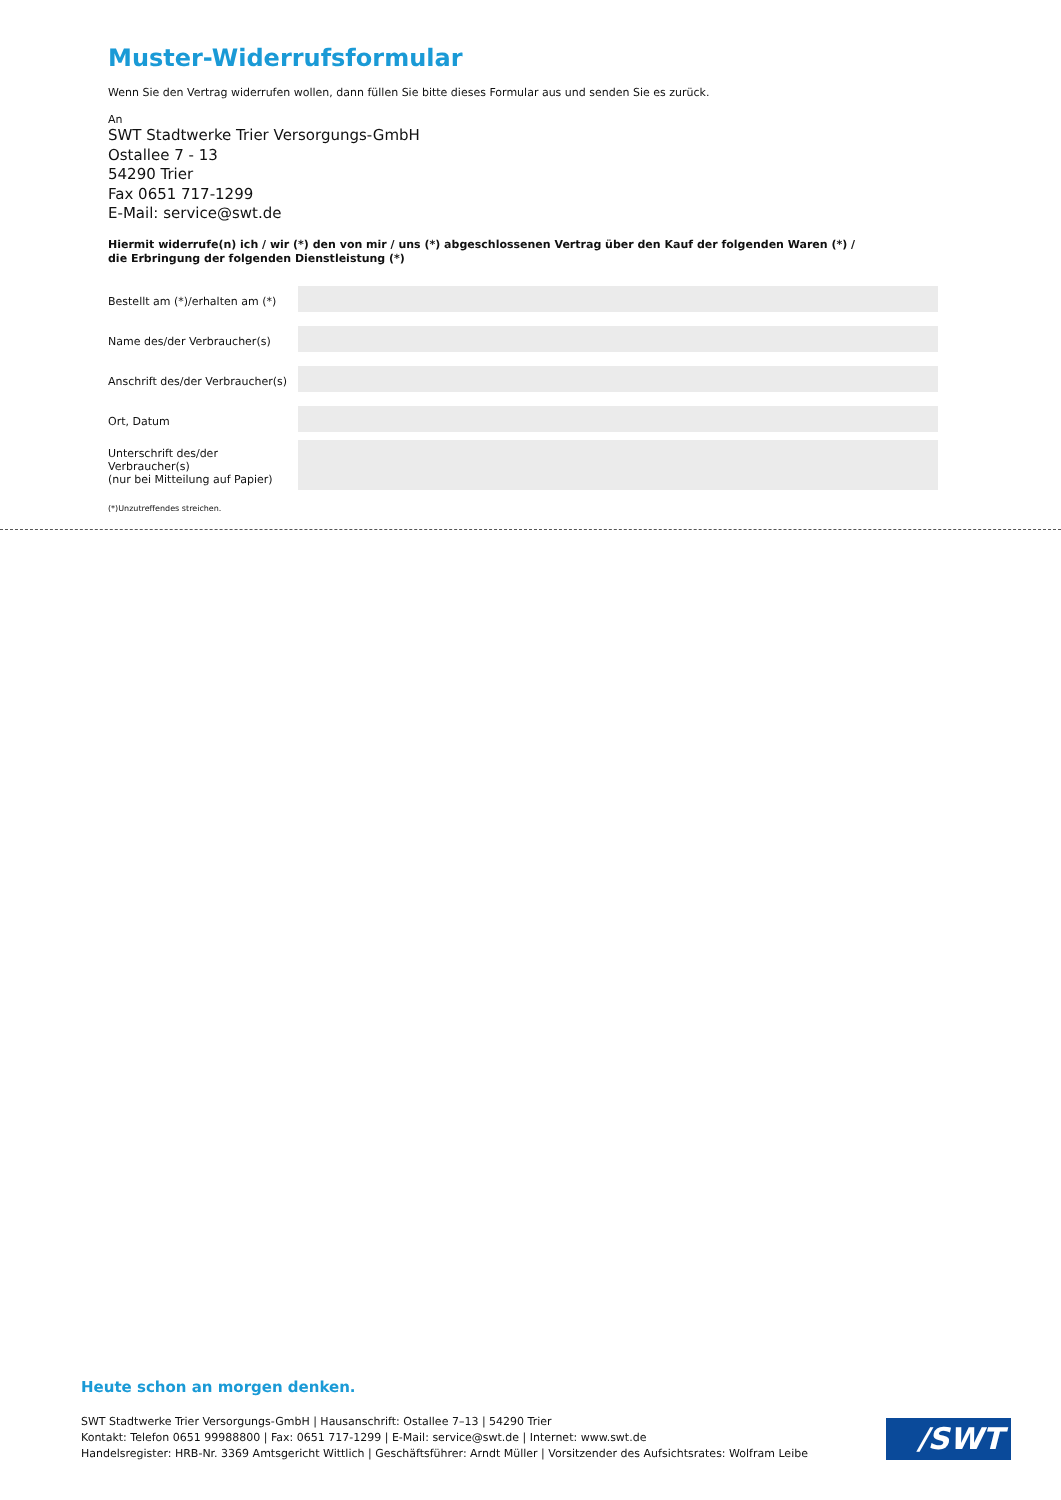Muster-Widerrufsformular
Wenn Sie den Vertrag widerrufen wollen, dann füllen Sie bitte dieses Formular aus und senden Sie es zurück.
An
SWT Stadtwerke Trier Versorgungs-GmbH
Ostallee 7 - 13
54290 Trier
Fax 0651 717-1299
E-Mail: service@swt.de
Hiermit widerrufe(n) ich / wir (*) den von mir / uns (*) abgeschlossenen Vertrag über den Kauf der folgenden Waren (*) /
die Erbringung der folgenden Dienstleistung (*)
Bestellt am (*)/erhalten am (*)
Name des/der Verbraucher(s)
Anschrift des/der Verbraucher(s)
Ort, Datum
Unterschrift des/der Verbraucher(s)
(nur bei Mitteilung auf Papier)
(*)Unzutreffendes streichen.
Heute schon an morgen denken.
SWT Stadtwerke Trier Versorgungs-GmbH | Hausanschrift: Ostallee 7–13 | 54290 Trier
Kontakt: Telefon 0651 99988800 | Fax: 0651 717-1299 | E-Mail: service@swt.de | Internet: www.swt.de
Handelsregister: HRB-Nr. 3369 Amtsgericht Wittlich | Geschäftsführer: Arndt Müller | Vorsitzender des Aufsichtsrates: Wolfram Leibe
/SWT